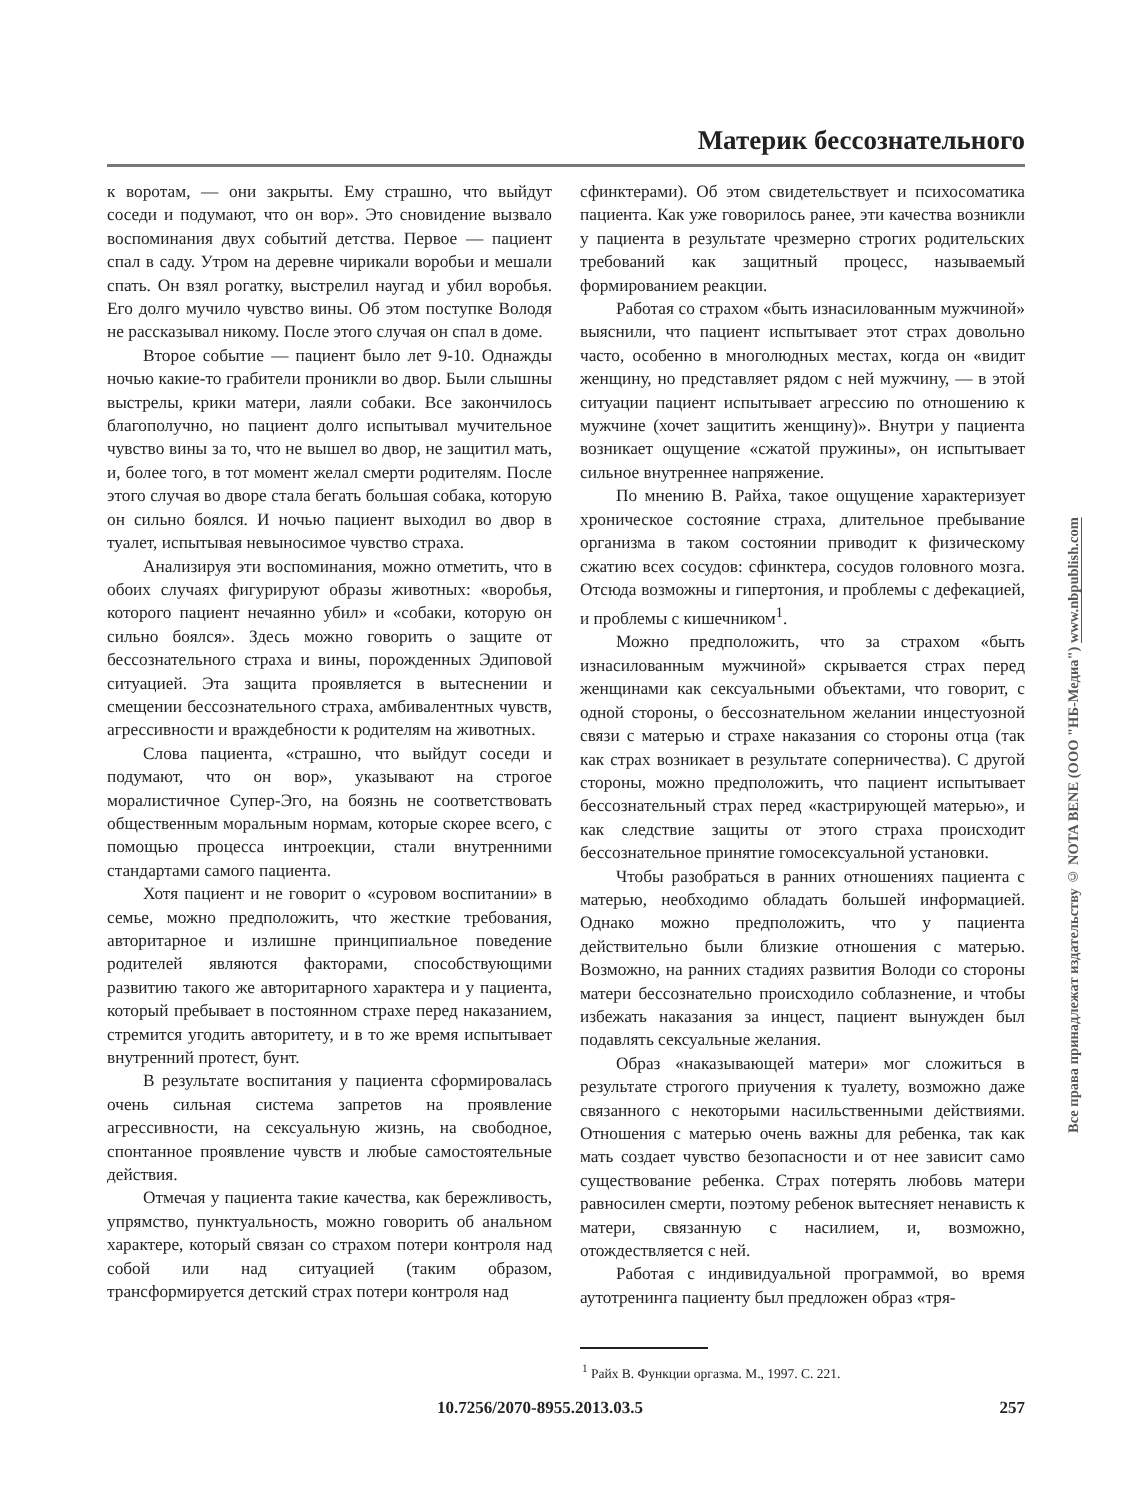Материк бессознательного
к воротам, — они закрыты. Ему страшно, что выйдут соседи и подумают, что он вор». Это сновидение вызвало воспоминания двух событий детства. Первое — пациент спал в саду. Утром на деревне чирикали воробьи и мешали спать. Он взял рогатку, выстрелил наугад и убил воробья. Его долго мучило чувство вины. Об этом поступке Володя не рассказывал никому. После этого случая он спал в доме.
Второе событие — пациент было лет 9-10. Однажды ночью какие-то грабители проникли во двор. Были слышны выстрелы, крики матери, лаяли собаки. Все закончилось благополучно, но пациент долго испытывал мучительное чувство вины за то, что не вышел во двор, не защитил мать, и, более того, в тот момент желал смерти родителям. После этого случая во дворе стала бегать большая собака, которую он сильно боялся. И ночью пациент выходил во двор в туалет, испытывая невыносимое чувство страха.
Анализируя эти воспоминания, можно отметить, что в обоих случаях фигурируют образы животных: «воробья, которого пациент нечаянно убил» и «собаки, которую он сильно боялся». Здесь можно говорить о защите от бессознательного страха и вины, порожденных Эдиповой ситуацией. Эта защита проявляется в вытеснении и смещении бессознательного страха, амбивалентных чувств, агрессивности и враждебности к родителям на животных.
Слова пациента, «страшно, что выйдут соседи и подумают, что он вор», указывают на строгое моралистичное Супер-Эго, на боязнь не соответствовать общественным моральным нормам, которые скорее всего, с помощью процесса интроекции, стали внутренними стандартами самого пациента.
Хотя пациент и не говорит о «суровом воспитании» в семье, можно предположить, что жесткие требования, авторитарное и излишне принципиальное поведение родителей являются факторами, способствующими развитию такого же авторитарного характера и у пациента, который пребывает в постоянном страхе перед наказанием, стремится угодить авторитету, и в то же время испытывает внутренний протест, бунт.
В результате воспитания у пациента сформировалась очень сильная система запретов на проявление агрессивности, на сексуальную жизнь, на свободное, спонтанное проявление чувств и любые самостоятельные действия.
Отмечая у пациента такие качества, как бережливость, упрямство, пунктуальность, можно говорить об анальном характере, который связан со страхом потери контроля над собой или над ситуацией (таким образом, трансформируется детский страх потери контроля над
сфинктерами). Об этом свидетельствует и психосоматика пациента. Как уже говорилось ранее, эти качества возникли у пациента в результате чрезмерно строгих родительских требований как защитный процесс, называемый формированием реакции.
Работая со страхом «быть изнасилованным мужчиной» выяснили, что пациент испытывает этот страх довольно часто, особенно в многолюдных местах, когда он «видит женщину, но представляет рядом с ней мужчину, — в этой ситуации пациент испытывает агрессию по отношению к мужчине (хочет защитить женщину)». Внутри у пациента возникает ощущение «сжатой пружины», он испытывает сильное внутреннее напряжение.
По мнению В. Райха, такое ощущение характеризует хроническое состояние страха, длительное пребывание организма в таком состоянии приводит к физическому сжатию всех сосудов: сфинктера, сосудов головного мозга. Отсюда возможны и гипертония, и проблемы с дефекацией, и проблемы с кишечником<sup>1</sup>.
Можно предположить, что за страхом «быть изнасилованным мужчиной» скрывается страх перед женщинами как сексуальными объектами, что говорит, с одной стороны, о бессознательном желании инцестуозной связи с матерью и страхе наказания со стороны отца (так как страх возникает в результате соперничества). С другой стороны, можно предположить, что пациент испытывает бессознательный страх перед «кастрирующей матерью», и как следствие защиты от этого страха происходит бессознательное принятие гомосексуальной установки.
Чтобы разобраться в ранних отношениях пациента с матерью, необходимо обладать большей информацией. Однако можно предположить, что у пациента действительно были близкие отношения с матерью. Возможно, на ранних стадиях развития Володи со стороны матери бессознательно происходило соблазнение, и чтобы избежать наказания за инцест, пациент вынужден был подавлять сексуальные желания.
Образ «наказывающей матери» мог сложиться в результате строгого приучения к туалету, возможно даже связанного с некоторыми насильственными действиями. Отношения с матерью очень важны для ребенка, так как мать создает чувство безопасности и от нее зависит само существование ребенка. Страх потерять любовь матери равносилен смерти, поэтому ребенок вытесняет ненависть к матери, связанную с насилием, и, возможно, отождествляется с ней.
Работая с индивидуальной программой, во время аутотренинга пациенту был предложен образ «тря-
<sup>1</sup> Райх В. Функции оргазма. М., 1997. С. 221.
Все права принадлежат издательству © NOTA BENE (ООО "НБ-Медиа") www.nbpublish.com
10.7256/2070-8955.2013.03.5 257